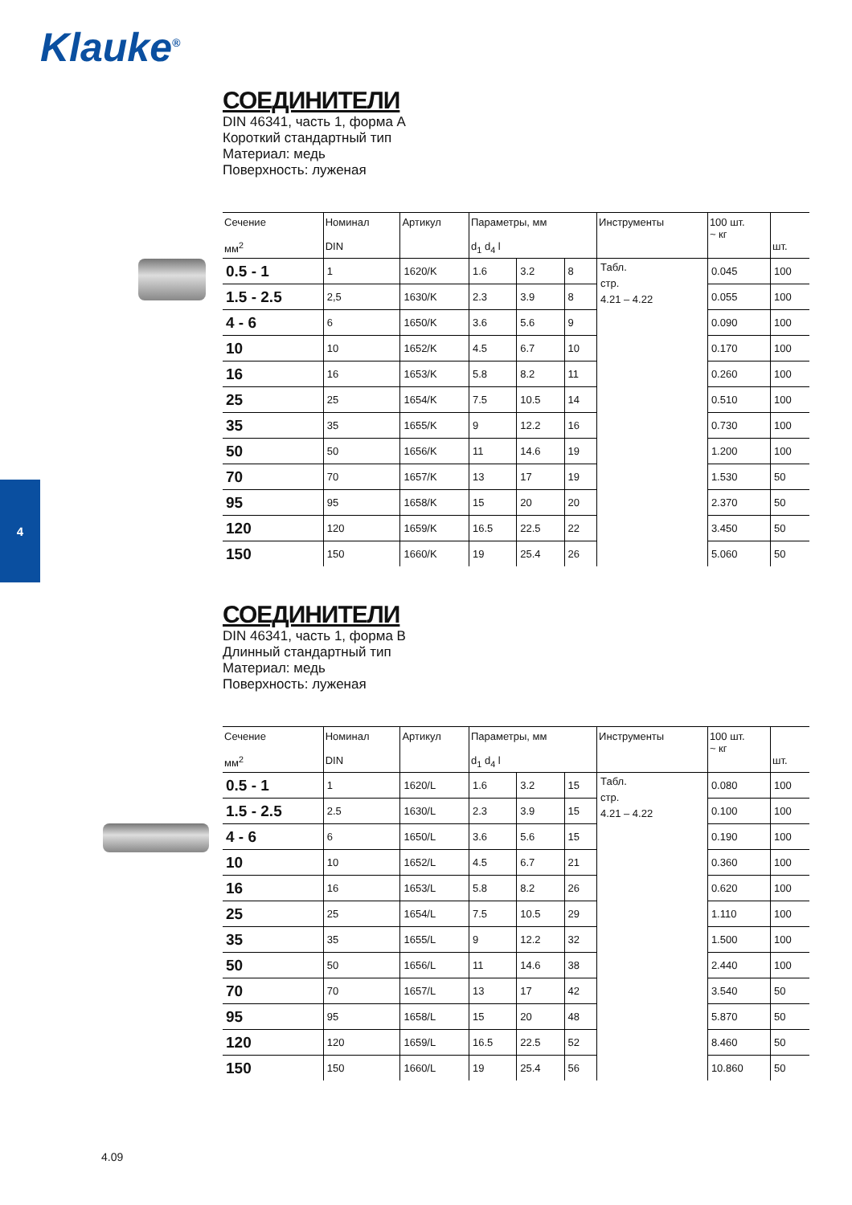Klauke<sup>®</sup>
4
СОЕДИНИТЕЛИ
DIN 46341, часть 1, форма A
Короткий стандартный тип
Материал: медь
Поверхность: луженая
| Сечение мм<sup>2</sup> | Номинал DIN | Артикул | Параметры, мм d<sub>1</sub> d<sub>4</sub> l | | | Инструменты | 100 шт. ~ кг | шт. |
| --- | --- | --- | --- | --- | --- | --- | --- | --- |
| 0.5 - 1 | 1 | 1620/K | 1.6 | 3.2 | 8 | Табл. стр. 4.21 – 4.22 | 0.045 | 100 |
| 1.5 - 2.5 | 2,5 | 1630/K | 2.3 | 3.9 | 8 | | 0.055 | 100 |
| 4 - 6 | 6 | 1650/K | 3.6 | 5.6 | 9 | | 0.090 | 100 |
| 10 | 10 | 1652/K | 4.5 | 6.7 | 10 | | 0.170 | 100 |
| 16 | 16 | 1653/K | 5.8 | 8.2 | 11 | | 0.260 | 100 |
| 25 | 25 | 1654/K | 7.5 | 10.5 | 14 | | 0.510 | 100 |
| 35 | 35 | 1655/K | 9 | 12.2 | 16 | | 0.730 | 100 |
| 50 | 50 | 1656/K | 11 | 14.6 | 19 | | 1.200 | 100 |
| 70 | 70 | 1657/K | 13 | 17 | 19 | | 1.530 | 50 |
| 95 | 95 | 1658/K | 15 | 20 | 20 | | 2.370 | 50 |
| 120 | 120 | 1659/K | 16.5 | 22.5 | 22 | | 3.450 | 50 |
| 150 | 150 | 1660/K | 19 | 25.4 | 26 | | 5.060 | 50 |
СОЕДИНИТЕЛИ
DIN 46341, часть 1, форма B
Длинный стандартный тип
Материал: медь
Поверхность: луженая
| Сечение мм<sup>2</sup> | Номинал DIN | Артикул | Параметры, мм d<sub>1</sub> d<sub>4</sub> l | | | Инструменты | 100 шт. ~ кг | шт. |
| --- | --- | --- | --- | --- | --- | --- | --- | --- |
| 0.5 - 1 | 1 | 1620/L | 1.6 | 3.2 | 15 | Табл. стр. 4.21 – 4.22 | 0.080 | 100 |
| 1.5 - 2.5 | 2.5 | 1630/L | 2.3 | 3.9 | 15 | | 0.100 | 100 |
| 4 - 6 | 6 | 1650/L | 3.6 | 5.6 | 15 | | 0.190 | 100 |
| 10 | 10 | 1652/L | 4.5 | 6.7 | 21 | | 0.360 | 100 |
| 16 | 16 | 1653/L | 5.8 | 8.2 | 26 | | 0.620 | 100 |
| 25 | 25 | 1654/L | 7.5 | 10.5 | 29 | | 1.110 | 100 |
| 35 | 35 | 1655/L | 9 | 12.2 | 32 | | 1.500 | 100 |
| 50 | 50 | 1656/L | 11 | 14.6 | 38 | | 2.440 | 100 |
| 70 | 70 | 1657/L | 13 | 17 | 42 | | 3.540 | 50 |
| 95 | 95 | 1658/L | 15 | 20 | 48 | | 5.870 | 50 |
| 120 | 120 | 1659/L | 16.5 | 22.5 | 52 | | 8.460 | 50 |
| 150 | 150 | 1660/L | 19 | 25.4 | 56 | | 10.860 | 50 |
4.09